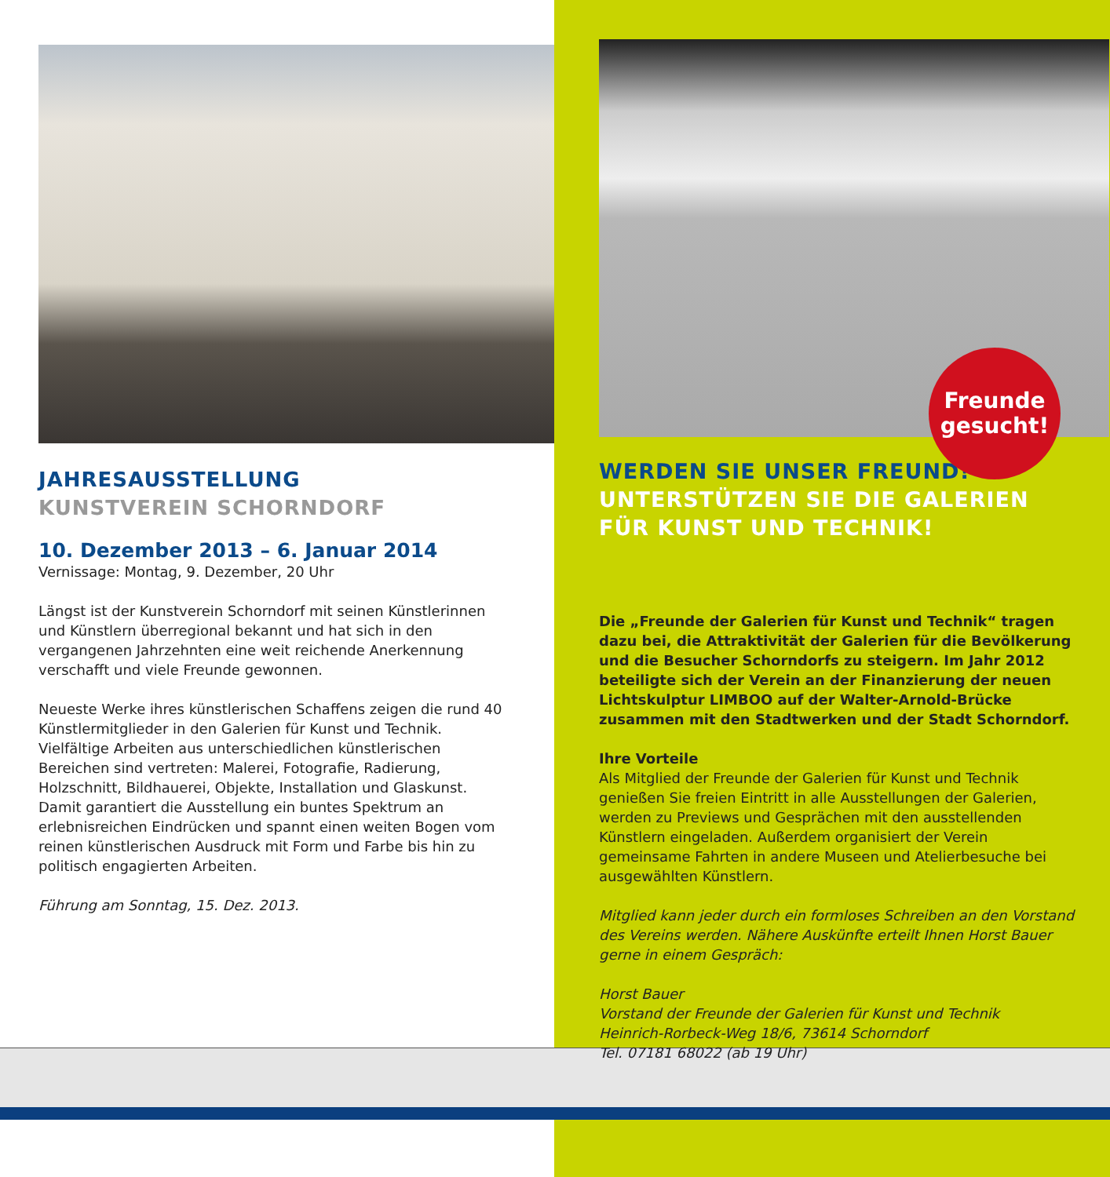JAHRESAUSSTELLUNG
KUNSTVEREIN SCHORNDORF
10. Dezember 2013 – 6. Januar 2014
Vernissage: Montag, 9. Dezember, 20 Uhr
Längst ist der Kunstverein Schorndorf mit seinen Künstlerinnen und Künstlern überregional bekannt und hat sich in den vergangenen Jahrzehnten eine weit reichende Anerkennung verschafft und viele Freunde gewonnen.
Neueste Werke ihres künstlerischen Schaffens zeigen die rund 40 Künstlermitglieder in den Galerien für Kunst und Technik. Vielfältige Arbeiten aus unterschiedlichen künstlerischen Bereichen sind vertreten: Malerei, Fotografie, Radierung, Holzschnitt, Bildhauerei, Objekte, Installation und Glaskunst. Damit garantiert die Ausstellung ein buntes Spektrum an erlebnisreichen Eindrücken und spannt einen weiten Bogen vom reinen künstlerischen Ausdruck mit Form und Farbe bis hin zu politisch engagierten Arbeiten.
Führung am Sonntag, 15. Dez. 2013.
Freunde
gesucht!
WERDEN SIE UNSER FREUND!
UNTERSTÜTZEN SIE DIE GALERIEN
FÜR KUNST UND TECHNIK!
Die „Freunde der Galerien für Kunst und Technik“ tragen dazu bei, die Attraktivität der Galerien für die Bevölkerung und die Besucher Schorndorfs zu steigern. Im Jahr 2012 beteiligte sich der Verein an der Finanzierung der neuen Lichtskulptur LIMBOO auf der Walter-Arnold-Brücke zusammen mit den Stadtwerken und der Stadt Schorndorf.
Ihre Vorteile
Als Mitglied der Freunde der Galerien für Kunst und Technik genießen Sie freien Eintritt in alle Ausstellungen der Galerien, werden zu Previews und Gesprächen mit den ausstellenden Künstlern eingeladen. Außerdem organisiert der Verein gemeinsame Fahrten in andere Museen und Atelierbesuche bei ausgewählten Künstlern.
Mitglied kann jeder durch ein formloses Schreiben an den Vorstand des Vereins werden. Nähere Auskünfte erteilt Ihnen Horst Bauer gerne in einem Gespräch:
Horst Bauer
Vorstand der Freunde der Galerien für Kunst und Technik
Heinrich-Rorbeck-Weg 18/6, 73614 Schorndorf
Tel. 07181 68022 (ab 19 Uhr)